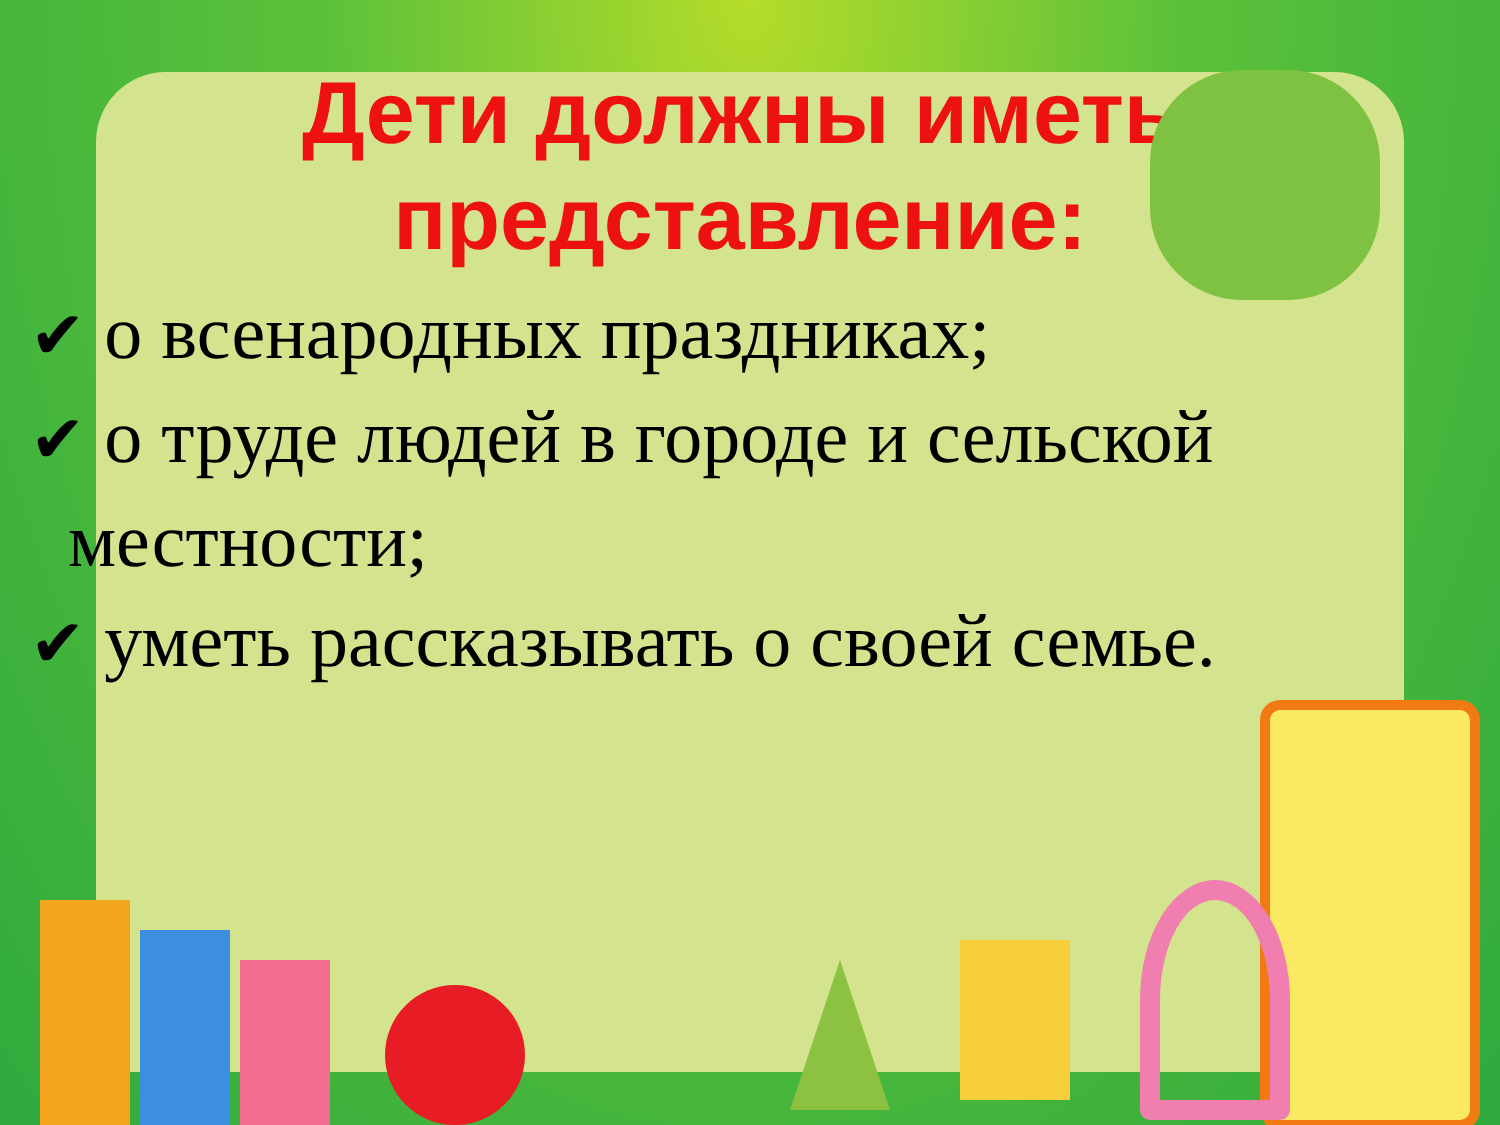Дети должны иметь представление:
✔ о всенародных праздниках;
✔ о труде людей в городе и сельской
местности;
✔ уметь рассказывать о своей семье.